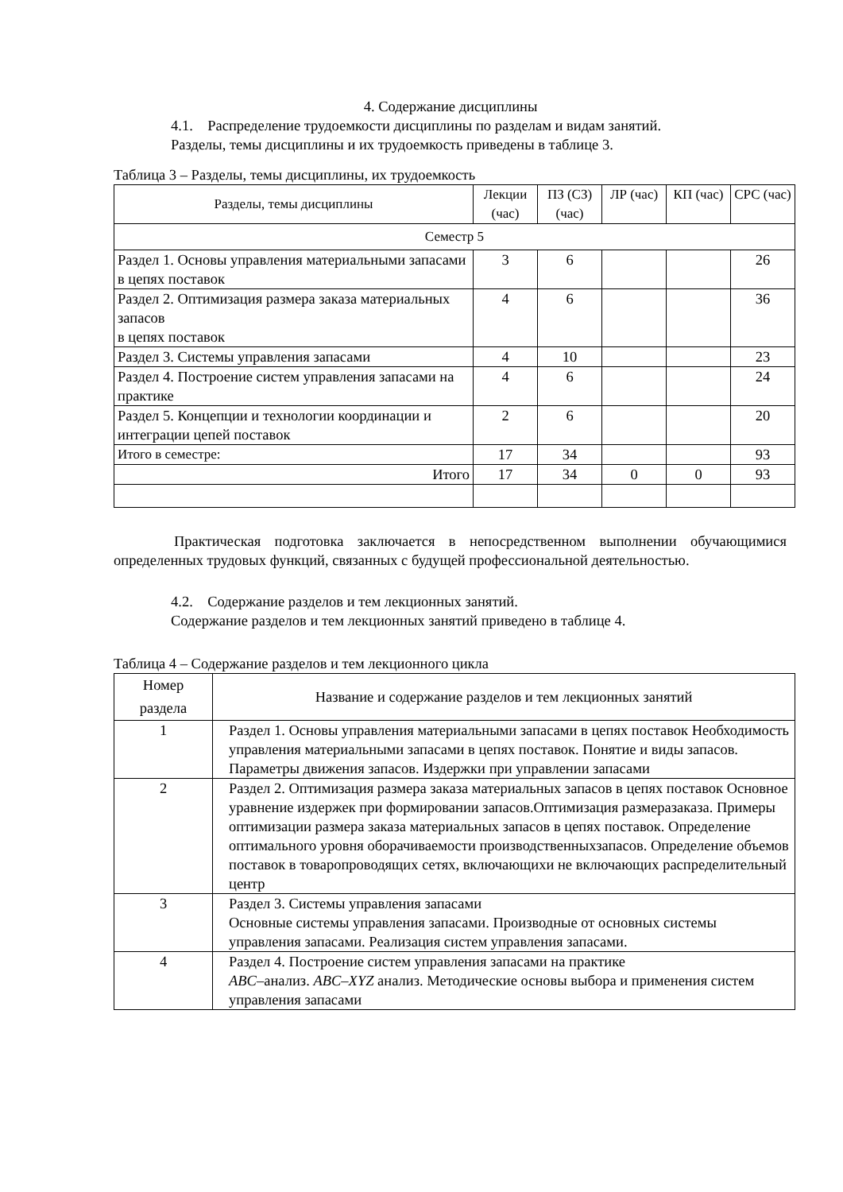4. Содержание дисциплины
4.1. Распределение трудоемкости дисциплины по разделам и видам занятий.
Разделы, темы дисциплины и их трудоемкость приведены в таблице 3.
Таблица 3 – Разделы, темы дисциплины, их трудоемкость
| Разделы, темы дисциплины | Лекции (час) | ПЗ (СЗ) (час) | ЛР (час) | КП (час) | СРС (час) |
| --- | --- | --- | --- | --- | --- |
| Семестр 5 | | | | | |
| Раздел 1. Основы управления материальными запасами в цепях поставок | 3 | 6 | | | 26 |
| Раздел 2. Оптимизация размера заказа материальных запасов в цепях поставок | 4 | 6 | | | 36 |
| Раздел 3. Системы управления запасами | 4 | 10 | | | 23 |
| Раздел 4. Построение систем управления запасами на практике | 4 | 6 | | | 24 |
| Раздел 5. Концепции и технологии координации и интеграции цепей поставок | 2 | 6 | | | 20 |
| Итого в семестре: | 17 | 34 | | | 93 |
| Итого | 17 | 34 | 0 | 0 | 93 |
Практическая подготовка заключается в непосредственном выполнении обучающимися определенных трудовых функций, связанных с будущей профессиональной деятельностью.
4.2. Содержание разделов и тем лекционных занятий.
Содержание разделов и тем лекционных занятий приведено в таблице 4.
Таблица 4 – Содержание разделов и тем лекционного цикла
| Номер раздела | Название и содержание разделов и тем лекционных занятий |
| --- | --- |
| 1 | Раздел 1. Основы управления материальными запасами в цепях поставок Необходимость управления материальными запасами в цепях поставок. Понятие и виды запасов. Параметры движения запасов. Издержки при управлении запасами |
| 2 | Раздел 2. Оптимизация размера заказа материальных запасов в цепях поставок Основное уравнение издержек при формировании запасов.Оптимизация размеразаказа. Примеры оптимизации размера заказа материальных запасов в цепях поставок. Определение оптимального уровня оборачиваемости производственныхзапасов. Определение объемов поставок в товаропроводящих сетях, включающихи не включающих распределительный центр |
| 3 | Раздел 3. Системы управления запасами Основные системы управления запасами. Производные от основных системы управления запасами. Реализация систем управления запасами. |
| 4 | Раздел 4. Построение систем управления запасами на практике ABC –анализ. ABC–XYZ анализ. Методические основы выбора и применения систем управления запасами |